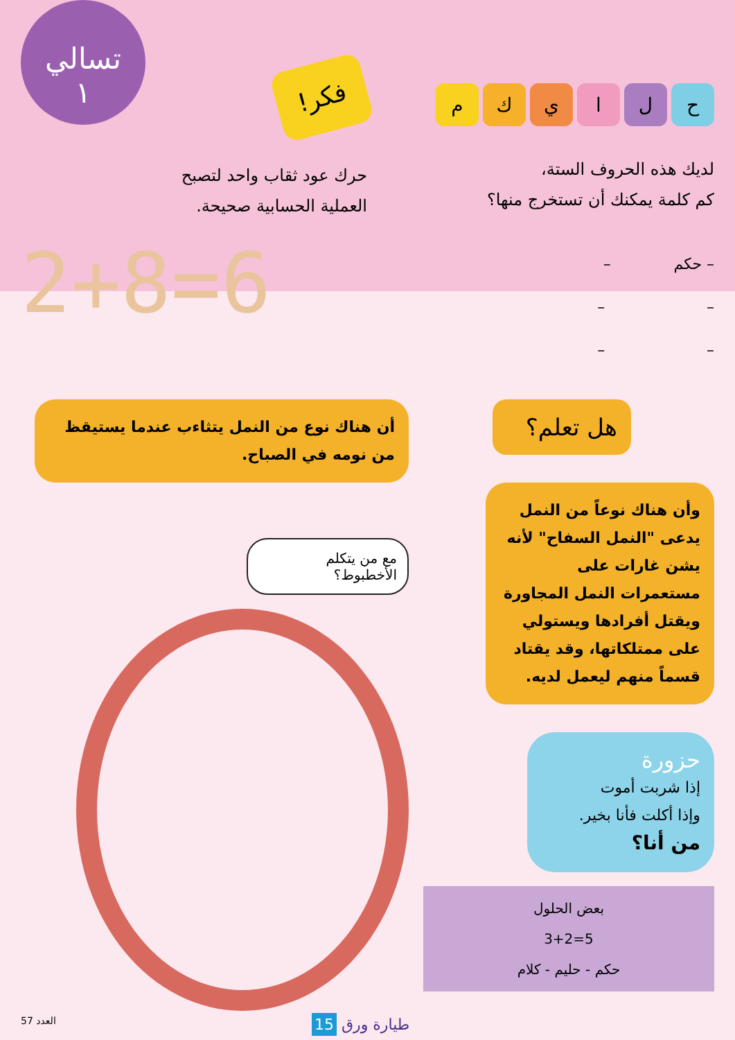ح ل ا ي ك م
لديك هذه الحروف الستة،
كم كلمة يمكنك أن تستخرج منها؟
– حكم –
– –
– –
فكر!
تسالي
١
حرك عود ثقاب واحد لتصبح
العملية الحسابية صحيحة.
2+8=6
هل تعلم؟
وأن هناك نوعاً من النمل يدعى "النمل السفاح" لأنه يشن غارات على مستعمرات النمل المجاورة ويقتل أفرادها ويستولي على ممتلكاتها، وقد يقتاد قسماً منهم ليعمل لديه.
حزورة
إذا شربت أموت
وإذا أكلت فأنا بخير.
من أنا؟
بعض الحلول
3+2=5
حكم - حليم - كلام
أن هناك نوع من النمل يتثاءب عندما يستيقظ من نومه في الصباح.
مع من يتكلم الأخطبوط؟
العدد 57 طيارة ورق 15